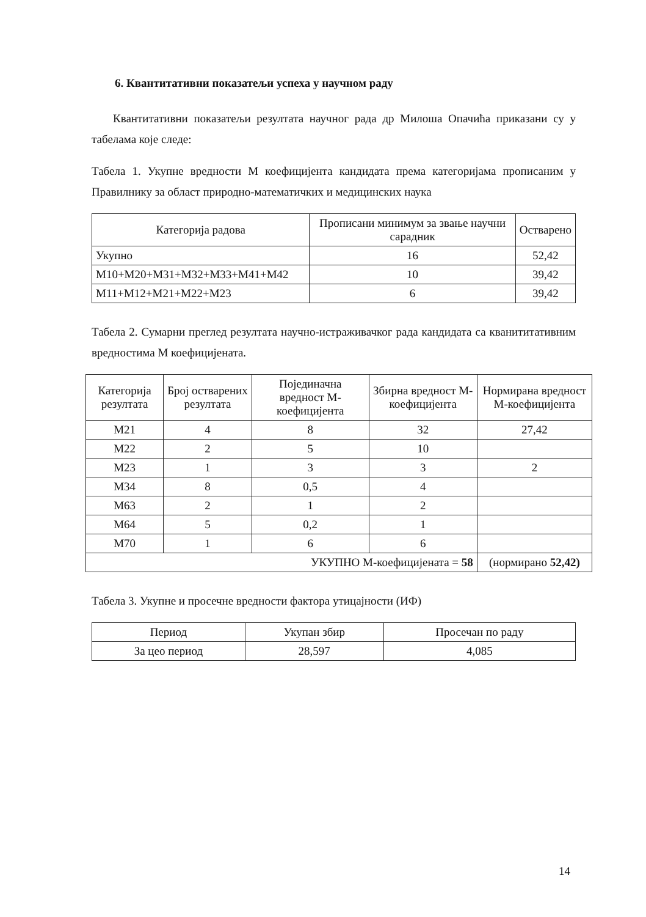6. Квантитативни показатељи успеха у научном раду
Квантитативни показатељи резултата научног рада др Милоша Опачића приказани су у табелама које следе:
Табела 1. Укупне вредности М коефицијента кандидата према категоријама прописаним у Правилнику за област природно-математичких и медицинских наука
| Категорија радова | Прописани минимум за звање научни сарадник | Остварено |
| --- | --- | --- |
| Укупно | 16 | 52,42 |
| M10+M20+M31+M32+M33+M41+M42 | 10 | 39,42 |
| M11+M12+M21+M22+M23 | 6 | 39,42 |
Табела 2. Сумарни преглед резултата научно-истраживачког рада кандидата са кванититативним вредностима М коефицијената.
| Категорија резултата | Број остварених резултата | Појединачна вредност М-коефицијента | Збирна вредност М-коефицијента | Нормирана вредност М-коефицијента |
| --- | --- | --- | --- | --- |
| M21 | 4 | 8 | 32 | 27,42 |
| M22 | 2 | 5 | 10 | |
| M23 | 1 | 3 | 3 | 2 |
| M34 | 8 | 0,5 | 4 | |
| M63 | 2 | 1 | 2 | |
| M64 | 5 | 0,2 | 1 | |
| M70 | 1 | 6 | 6 | |
| УКУПНО М-коефицијената = 58 | | | | (нормирано 52,42) |
Табела 3. Укупне и просечне вредности фактора утицајности (ИФ)
| Период | Укупан збир | Просечан по раду |
| --- | --- | --- |
| За цео период | 28,597 | 4,085 |
14